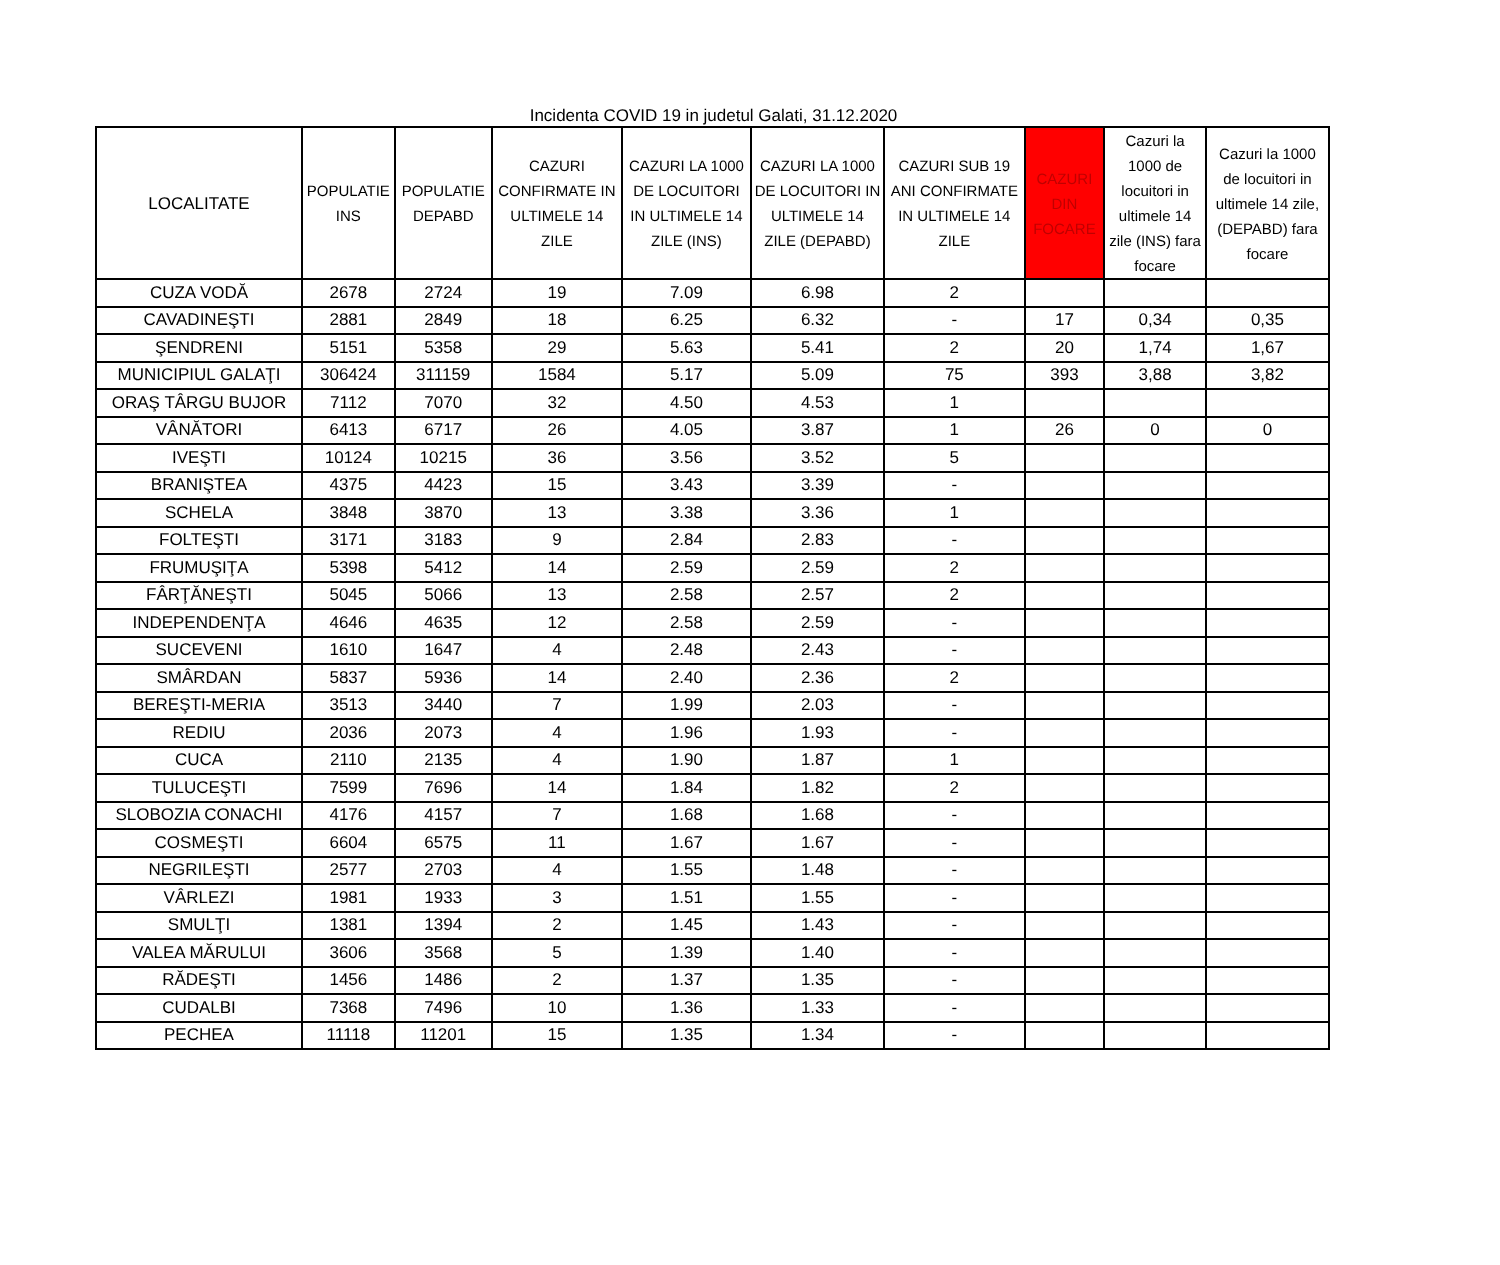Incidenta COVID 19 in judetul Galati, 31.12.2020
| LOCALITATE | POPULATIE INS | POPULATIE DEPABD | CAZURI CONFIRMATE IN ULTIMELE 14 ZILE | CAZURI LA 1000 DE LOCUITORI IN ULTIMELE 14 ZILE (INS) | CAZURI LA 1000 DE LOCUITORI IN ULTIMELE 14 ZILE (DEPABD) | CAZURI SUB 19 ANI CONFIRMATE IN ULTIMELE 14 ZILE | CAZURI DIN FOCARE | Cazuri la 1000 de locuitori in ultimele 14 zile (INS) fara focare | Cazuri la 1000 de locuitori in ultimele 14 zile, (DEPABD) fara focare |
| --- | --- | --- | --- | --- | --- | --- | --- | --- | --- |
| CUZA VODĂ | 2678 | 2724 | 19 | 7.09 | 6.98 | 2 | | | |
| CAVADINEŞTI | 2881 | 2849 | 18 | 6.25 | 6.32 | - | 17 | 0,34 | 0,35 |
| ŞENDRENI | 5151 | 5358 | 29 | 5.63 | 5.41 | 2 | 20 | 1,74 | 1,67 |
| MUNICIPIUL GALAŢI | 306424 | 311159 | 1584 | 5.17 | 5.09 | 75 | 393 | 3,88 | 3,82 |
| ORAŞ TÂRGU BUJOR | 7112 | 7070 | 32 | 4.50 | 4.53 | 1 | | | |
| VÂNĂTORI | 6413 | 6717 | 26 | 4.05 | 3.87 | 1 | 26 | 0 | 0 |
| IVEŞTI | 10124 | 10215 | 36 | 3.56 | 3.52 | 5 | | | |
| BRANIŞTEA | 4375 | 4423 | 15 | 3.43 | 3.39 | - | | | |
| SCHELA | 3848 | 3870 | 13 | 3.38 | 3.36 | 1 | | | |
| FOLTEŞTI | 3171 | 3183 | 9 | 2.84 | 2.83 | - | | | |
| FRUMUŞIŢA | 5398 | 5412 | 14 | 2.59 | 2.59 | 2 | | | |
| FÂRŢĂNEŞTI | 5045 | 5066 | 13 | 2.58 | 2.57 | 2 | | | |
| INDEPENDENŢA | 4646 | 4635 | 12 | 2.58 | 2.59 | - | | | |
| SUCEVENI | 1610 | 1647 | 4 | 2.48 | 2.43 | - | | | |
| SMÂRDAN | 5837 | 5936 | 14 | 2.40 | 2.36 | 2 | | | |
| BEREŞTI-MERIA | 3513 | 3440 | 7 | 1.99 | 2.03 | - | | | |
| REDIU | 2036 | 2073 | 4 | 1.96 | 1.93 | - | | | |
| CUCA | 2110 | 2135 | 4 | 1.90 | 1.87 | 1 | | | |
| TULUCEŞTI | 7599 | 7696 | 14 | 1.84 | 1.82 | 2 | | | |
| SLOBOZIA CONACHI | 4176 | 4157 | 7 | 1.68 | 1.68 | - | | | |
| COSMEŞTI | 6604 | 6575 | 11 | 1.67 | 1.67 | - | | | |
| NEGRILEŞTI | 2577 | 2703 | 4 | 1.55 | 1.48 | - | | | |
| VÂRLEZI | 1981 | 1933 | 3 | 1.51 | 1.55 | - | | | |
| SMULŢI | 1381 | 1394 | 2 | 1.45 | 1.43 | - | | | |
| VALEA MĂRULUI | 3606 | 3568 | 5 | 1.39 | 1.40 | - | | | |
| RĂDEŞTI | 1456 | 1486 | 2 | 1.37 | 1.35 | - | | | |
| CUDALBI | 7368 | 7496 | 10 | 1.36 | 1.33 | - | | | |
| PECHEA | 11118 | 11201 | 15 | 1.35 | 1.34 | - | | | |